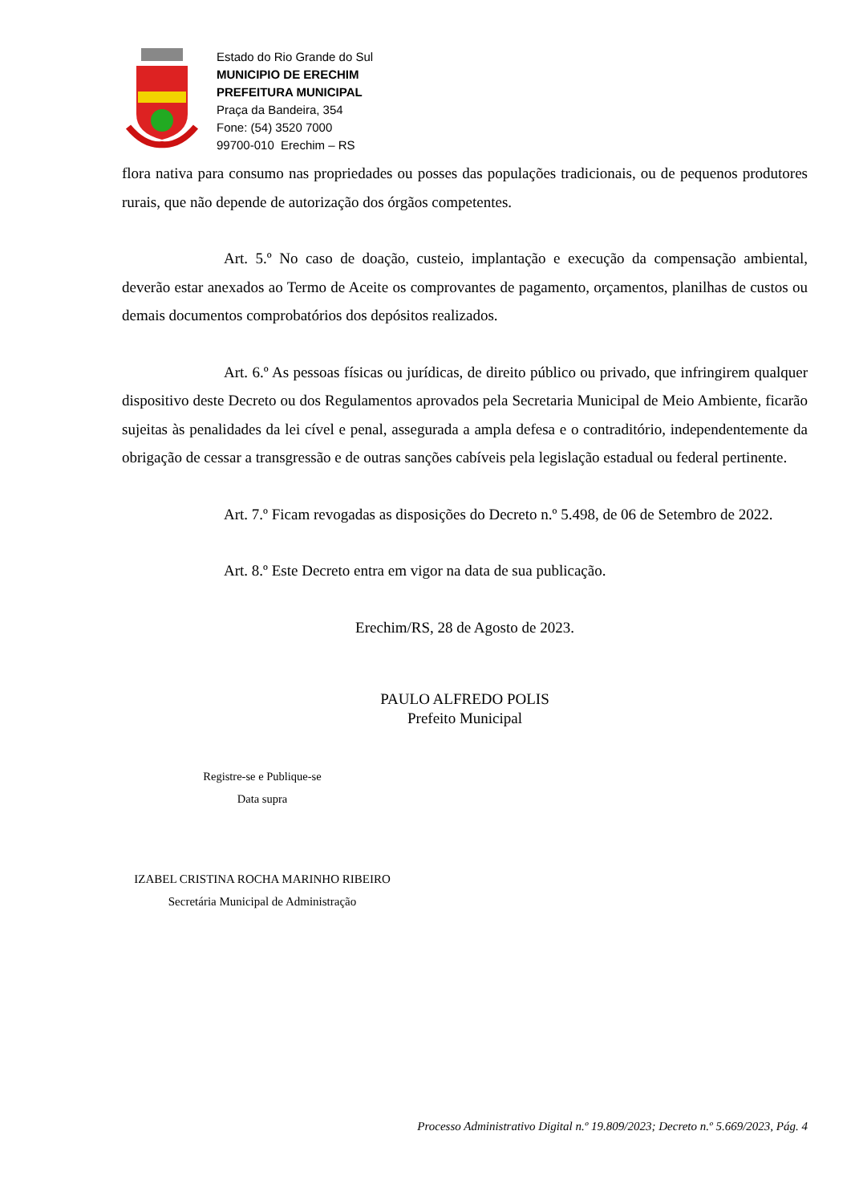Estado do Rio Grande do Sul
MUNICIPIO DE ERECHIM
PREFEITURA MUNICIPAL
Praça da Bandeira, 354
Fone: (54) 3520 7000
99700-010 Erechim – RS
flora nativa para consumo nas propriedades ou posses das populações tradicionais, ou de pequenos produtores rurais, que não depende de autorização dos órgãos competentes.
Art. 5.º No caso de doação, custeio, implantação e execução da compensação ambiental, deverão estar anexados ao Termo de Aceite os comprovantes de pagamento, orçamentos, planilhas de custos ou demais documentos comprobatórios dos depósitos realizados.
Art. 6.º As pessoas físicas ou jurídicas, de direito público ou privado, que infringirem qualquer dispositivo deste Decreto ou dos Regulamentos aprovados pela Secretaria Municipal de Meio Ambiente, ficarão sujeitas às penalidades da lei cível e penal, assegurada a ampla defesa e o contraditório, independentemente da obrigação de cessar a transgressão e de outras sanções cabíveis pela legislação estadual ou federal pertinente.
Art. 7.º Ficam revogadas as disposições do Decreto n.º 5.498, de 06 de Setembro de 2022.
Art. 8.º Este Decreto entra em vigor na data de sua publicação.
Erechim/RS, 28 de Agosto de 2023.
PAULO ALFREDO POLIS
Prefeito Municipal
Registre-se e Publique-se
Data supra
IZABEL CRISTINA ROCHA MARINHO RIBEIRO
Secretária Municipal de Administração
Processo Administrativo Digital n.º 19.809/2023; Decreto n.º 5.669/2023, Pág. 4